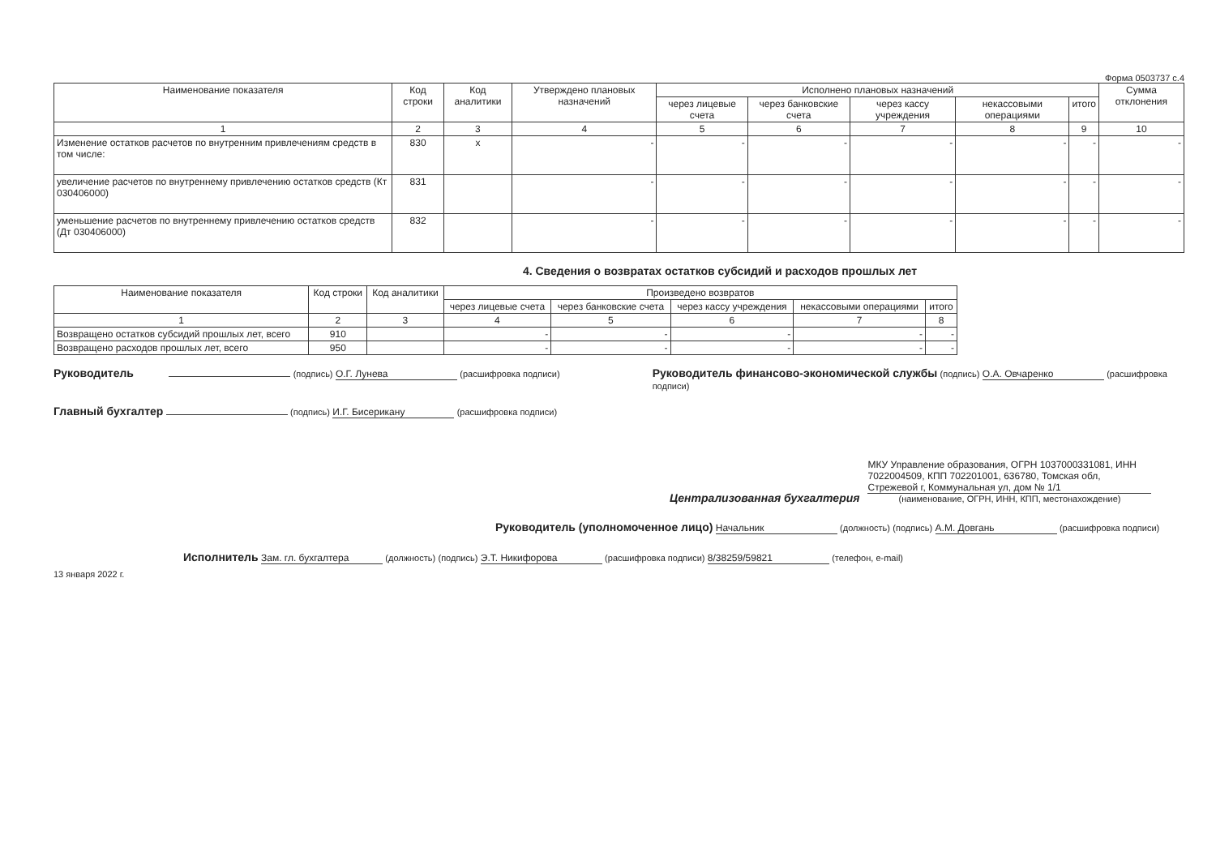Форма 0503737 с.4
| Наименование показателя | Код строки | Код аналитики | Утверждено плановых назначений | Исполнено плановых назначений | | | | | Сумма отклонения |
| --- | --- | --- | --- | --- | --- | --- | --- | --- | --- |
| | | | | через лицевые счета | через банковские счета | через кассу учреждения | некассовыми операциями | итого | |
| 1 | 2 | 3 | 4 | 5 | 6 | 7 | 8 | 9 | 10 |
| Изменение остатков расчетов по внутренним привлечениям средств в том числе: | 830 | x | - | - | - | - | - | - | - |
| увеличение расчетов по внутреннему привлечению остатков средств (Кт 030406000) | 831 | | - | - | - | - | - | - | - |
| уменьшение расчетов по внутреннему привлечению остатков средств (Дт 030406000) | 832 | | - | - | - | - | - | - | - |
4. Сведения о возвратах остатков субсидий и расходов прошлых лет
| Наименование показателя | Код строки | Код аналитики | Произведено возвратов | | | | |
| --- | --- | --- | --- | --- | --- | --- | --- |
| | | | через лицевые счета | через банковские счета | через кассу учреждения | некассовыми операциями | итого |
| 1 | 2 | 3 | 4 | 5 | 6 | 7 | 8 |
| Возвращено остатков субсидий прошлых лет, всего | 910 | | - | - | - | - | - |
| Возвращено расходов прошлых лет, всего | 950 | | - | - | - | - | - |
Руководитель (подпись) О.Г. Лунева (расшифровка подписи)
Главный бухгалтер (подпись) И.Г. Бисерикану (расшифровка подписи)
Руководитель финансово-экономической службы (подпись) О.А. Овчаренко (расшифровка подписи)
Централизованная бухгалтерия
МКУ Управление образования, ОГРН 1037000331081, ИНН 7022004509, КПП 702201001, 636780, Томская обл, Стрежевой г, Коммунальная ул, дом № 1/1
(наименование, ОГРН, ИНН, КПП, местонахождение)
Руководитель (уполномоченное лицо) Начальник (должность) (подпись) А.М. Довгань (расшифровка подписи)
Исполнитель Зам. гл. бухгалтера (должность) (подпись) Э.Т. Никифорова (расшифровка подписи) 8/38259/59821 (телефон, e-mail)
13 января 2022 г.